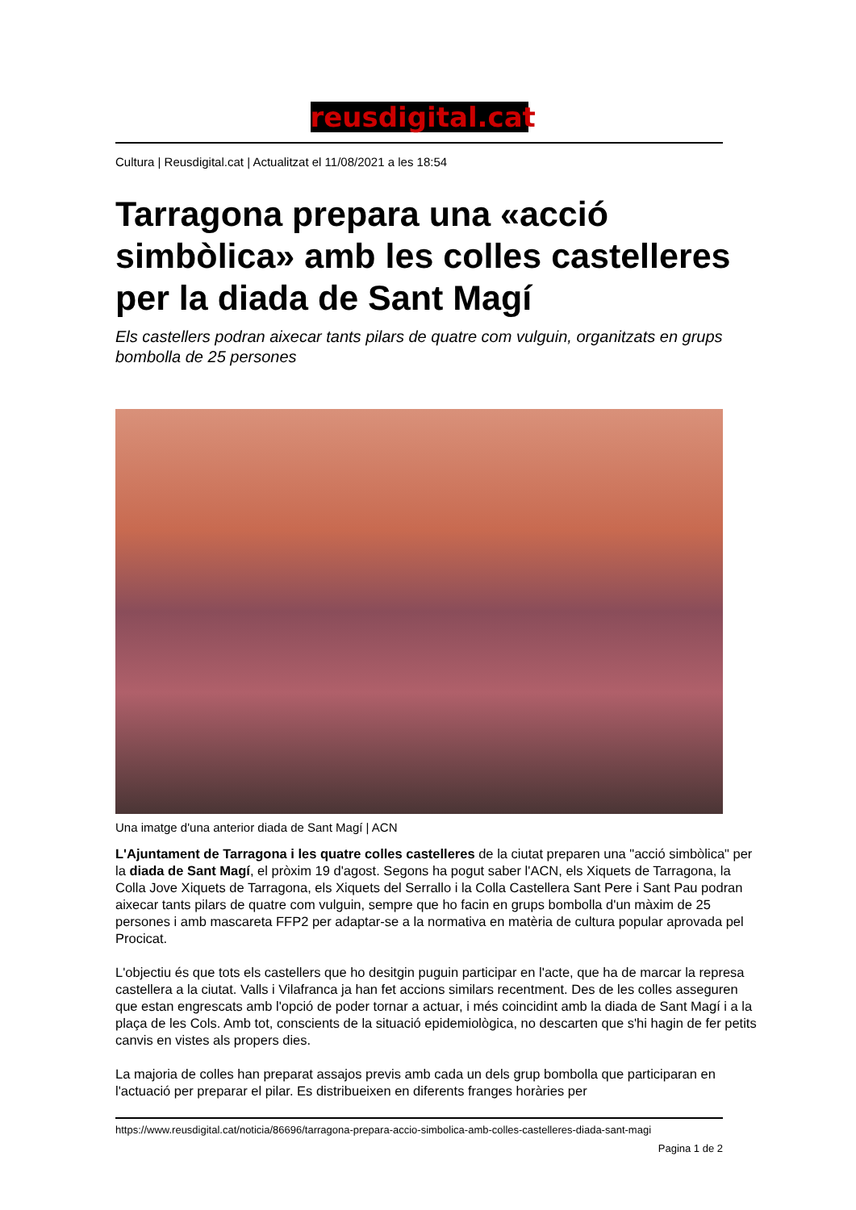reusdigital.cat
Cultura | Reusdigital.cat | Actualitzat el 11/08/2021 a les 18:54
Tarragona prepara una «acció simbòlica» amb les colles castelleres per la diada de Sant Magí
Els castellers podran aixecar tants pilars de quatre com vulguin, organitzats en grups bombolla de 25 persones
Una imatge d'una anterior diada de Sant Magí | ACN
L'Ajuntament de Tarragona i les quatre colles castelleres de la ciutat preparen una "acció simbòlica" per la diada de Sant Magí, el pròxim 19 d'agost. Segons ha pogut saber l'ACN, els Xiquets de Tarragona, la Colla Jove Xiquets de Tarragona, els Xiquets del Serrallo i la Colla Castellera Sant Pere i Sant Pau podran aixecar tants pilars de quatre com vulguin, sempre que ho facin en grups bombolla d'un màxim de 25 persones i amb mascareta FFP2 per adaptar-se a la normativa en matèria de cultura popular aprovada pel Procicat.
L'objectiu és que tots els castellers que ho desitgin puguin participar en l'acte, que ha de marcar la represa castellera a la ciutat. Valls i Vilafranca ja han fet accions similars recentment. Des de les colles asseguren que estan engrescats amb l'opció de poder tornar a actuar, i més coincidint amb la diada de Sant Magí i a la plaça de les Cols. Amb tot, conscients de la situació epidemiològica, no descarten que s'hi hagin de fer petits canvis en vistes als propers dies.
La majoria de colles han preparat assajos previs amb cada un dels grup bombolla que participaran en l'actuació per preparar el pilar. Es distribueixen en diferents franges horàries per
https://www.reusdigital.cat/noticia/86696/tarragona-prepara-accio-simbolica-amb-colles-castelleres-diada-sant-magi
Pagina 1 de 2